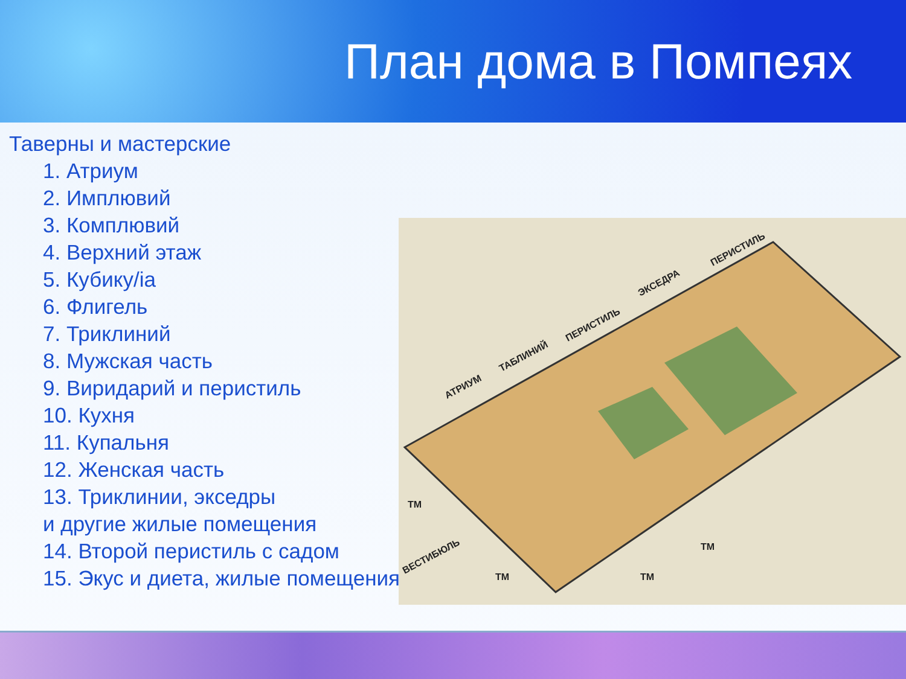План дома в Помпеях
Таверны и мастерские
1. Атриум
2. Имплювий
3. Комплювий
4. Верхний этаж
5. Кубику/ia
6. Флигель
7. Триклиний
8. Мужская часть
9. Виридарий и перистиль
10. Кухня
11. Купальня
12. Женская часть
13. Триклинии, экседры
и другие жилые помещения
14. Второй перистиль с садом
15. Экус и диета, жилые помещения
АТРИУМ
ТАБЛИНИЙ
ПЕРИСТИЛЬ
ЭКСЕДРА
ПЕРИСТИЛЬ
ВЕСТИБЮЛЬ
ТМ
ТМ
ТМ
ТМ